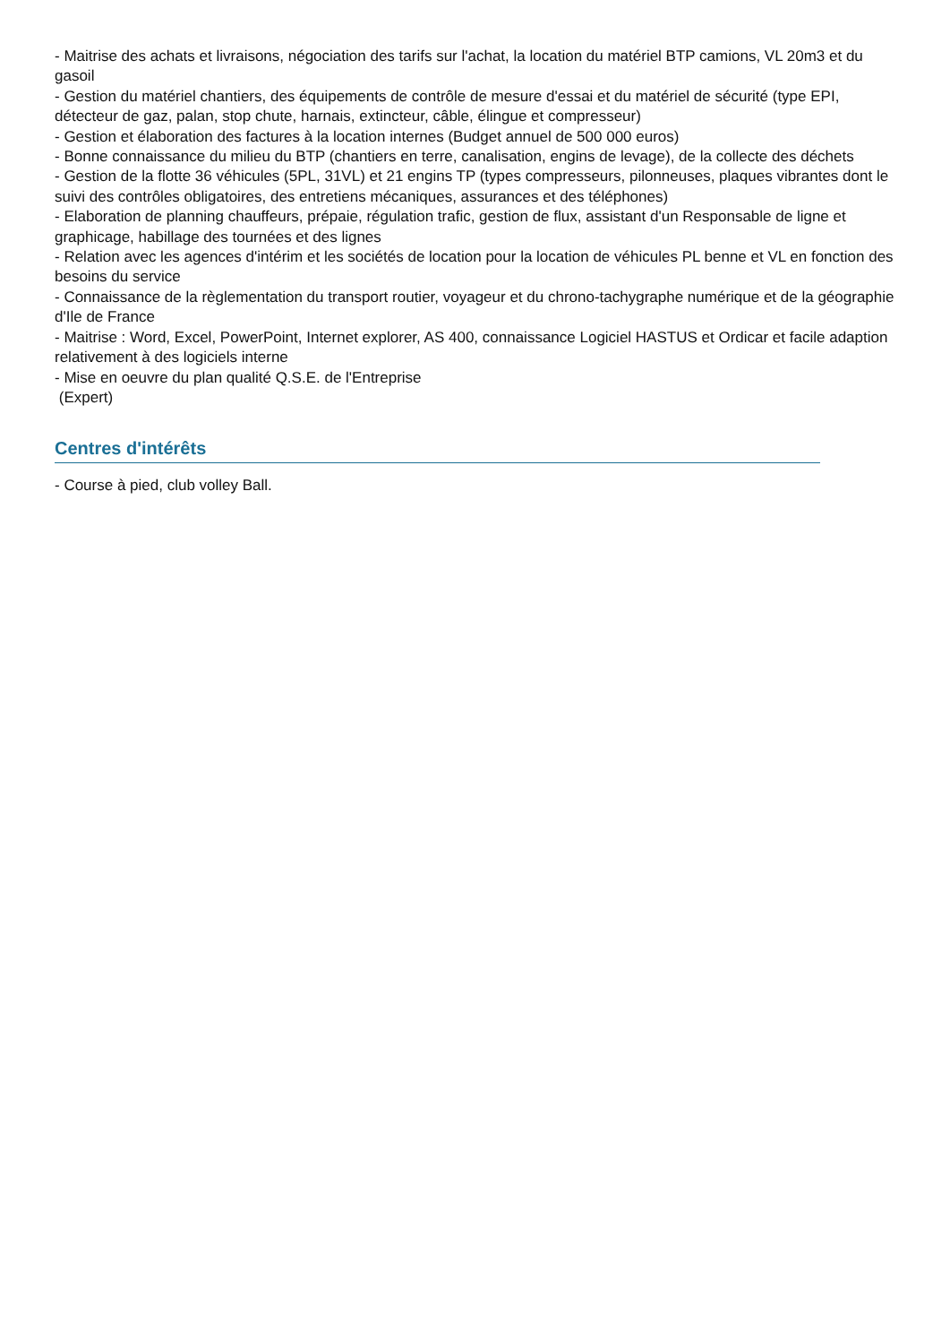- Maitrise des achats et livraisons, négociation des tarifs sur l'achat, la location du matériel BTP camions, VL 20m3 et du gasoil
- Gestion du matériel chantiers, des équipements de contrôle de mesure d'essai et du matériel de sécurité (type EPI, détecteur de gaz, palan, stop chute, harnais, extincteur, câble, élingue et compresseur)
- Gestion et élaboration des factures à la location internes (Budget annuel de 500 000 euros)
- Bonne connaissance du milieu du BTP (chantiers en terre, canalisation, engins de levage), de la collecte des déchets
- Gestion de la flotte 36 véhicules (5PL, 31VL) et 21 engins TP (types compresseurs, pilonneuses, plaques vibrantes dont le suivi des contrôles obligatoires, des entretiens mécaniques, assurances et des téléphones)
- Elaboration de planning chauffeurs, prépaie, régulation trafic, gestion de flux, assistant d'un Responsable de ligne et graphicage, habillage des tournées et des lignes
- Relation avec les agences d'intérim et les sociétés de location pour la location de véhicules PL benne et VL en fonction des besoins du service
- Connaissance de la règlementation du transport routier, voyageur et du chrono-tachygraphe numérique et de la géographie d'Ile de France
- Maitrise : Word, Excel, PowerPoint, Internet explorer, AS 400, connaissance Logiciel HASTUS et Ordicar et facile adaption relativement à des logiciels interne
- Mise en oeuvre du plan qualité Q.S.E. de l'Entreprise
(Expert)
Centres d'intérêts
- Course à pied, club volley Ball.